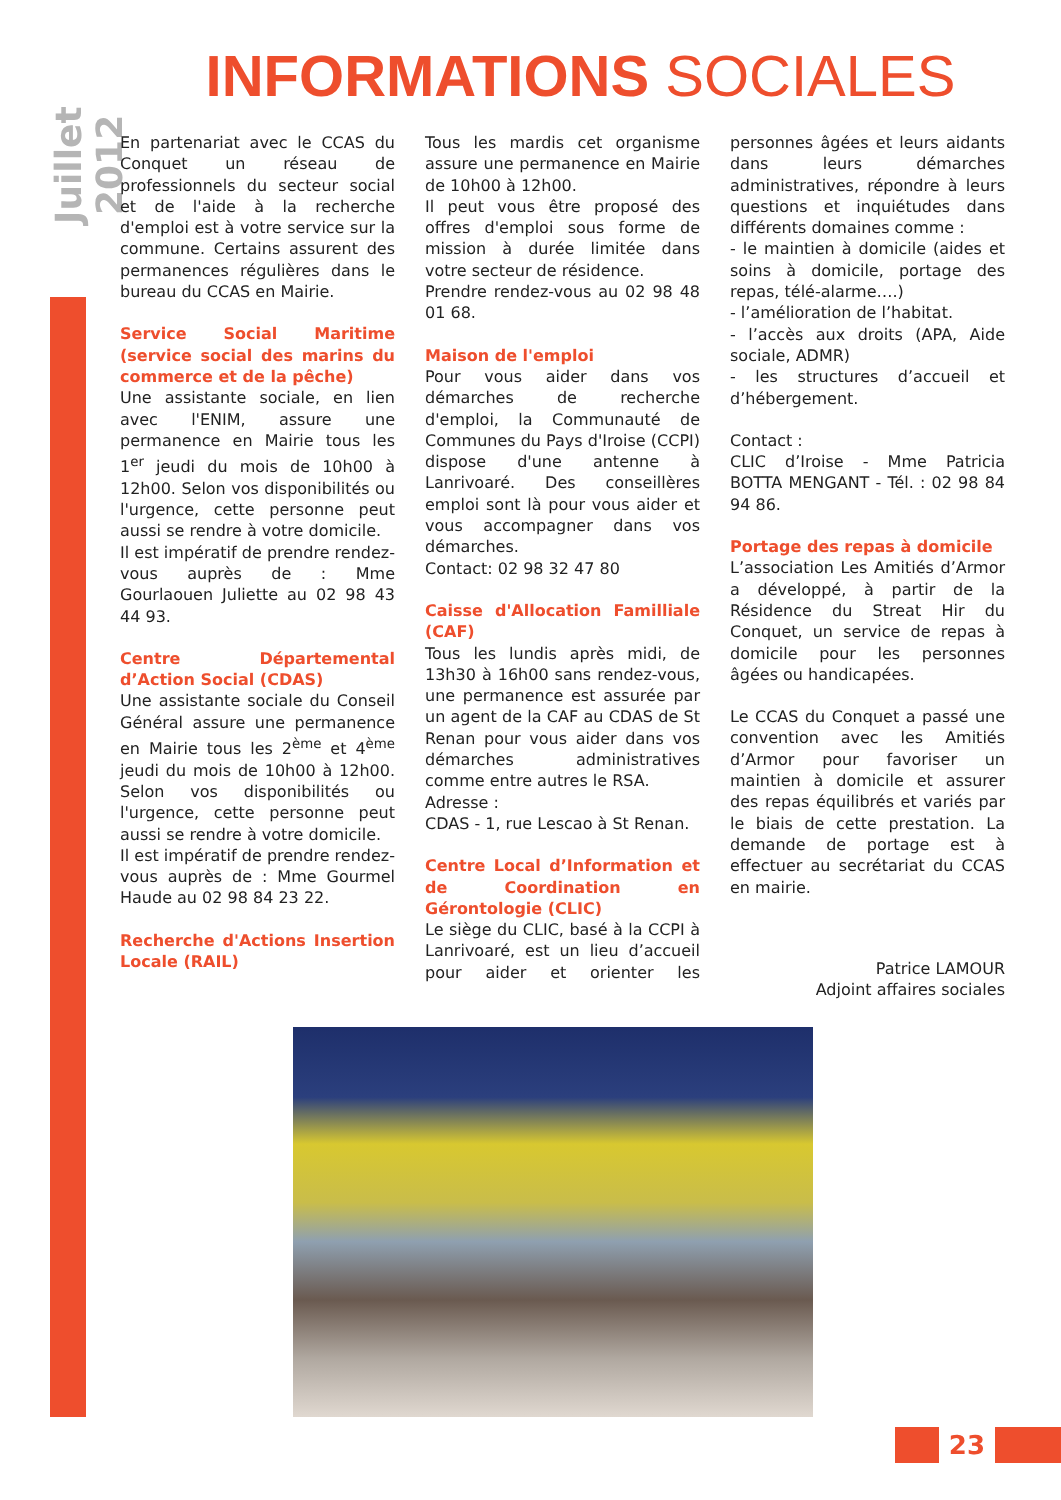Juillet 2012
INFORMATIONS SOCIALES
En partenariat avec le CCAS du Conquet un réseau de professionnels du secteur social et de l'aide à la recherche d'emploi est à votre service sur la commune. Certains assurent des permanences régulières dans le bureau du CCAS en Mairie.
Service Social Maritime (service social des marins du commerce et de la pêche)
Une assistante sociale, en lien avec l'ENIM, assure une permanence en Mairie tous les 1<sup>er</sup> jeudi du mois de 10h00 à 12h00. Selon vos disponibilités ou l'urgence, cette personne peut aussi se rendre à votre domicile.
Il est impératif de prendre rendez-vous auprès de : Mme Gourlaouen Juliette au 02 98 43 44 93.
Centre Départemental d’Action Social (CDAS)
Une assistante sociale du Conseil Général assure une permanence en Mairie tous les 2<sup>ème</sup> et 4<sup>ème</sup> jeudi du mois de 10h00 à 12h00. Selon vos disponibilités ou l'urgence, cette personne peut aussi se rendre à votre domicile.
Il est impératif de prendre rendez-vous auprès de : Mme Gourmel Haude au 02 98 84 23 22.
Recherche d'Actions Insertion Locale (RAIL)
Tous les mardis cet organisme assure une permanence en Mairie de 10h00 à 12h00.
Il peut vous être proposé des offres d'emploi sous forme de mission à durée limitée dans votre secteur de résidence.
Prendre rendez-vous au 02 98 48 01 68.
Maison de l'emploi
Pour vous aider dans vos démarches de recherche d'emploi, la Communauté de Communes du Pays d'Iroise (CCPI) dispose d'une antenne à Lanrivoaré. Des conseillères emploi sont là pour vous aider et vous accompagner dans vos démarches.
Contact: 02 98 32 47 80
Caisse d'Allocation Familliale (CAF)
Tous les lundis après midi, de 13h30 à 16h00 sans rendez-vous, une permanence est assurée par un agent de la CAF au CDAS de St Renan pour vous aider dans vos démarches administratives comme entre autres le RSA.
Adresse :
CDAS - 1, rue Lescao à St Renan.
Centre Local d’Information et de Coordination en Gérontologie (CLIC)
Le siège du CLIC, basé à la CCPI à Lanrivoaré, est un lieu d’accueil pour aider et orienter les personnes âgées et leurs aidants dans leurs démarches administratives, répondre à leurs questions et inquiétudes dans différents domaines comme :
- le maintien à domicile (aides et soins à domicile, portage des repas, télé-alarme….)
- l’amélioration de l’habitat.
- l’accès aux droits (APA, Aide sociale, ADMR)
- les structures d’accueil et d’hébergement.
Contact :
CLIC d’Iroise - Mme Patricia BOTTA MENGANT - Tél. : 02 98 84 94 86.
Portage des repas à domicile
L’association Les Amitiés d’Armor a développé, à partir de la Résidence du Streat Hir du Conquet, un service de repas à domicile pour les personnes âgées ou handicapées.
Le CCAS du Conquet a passé une convention avec les Amitiés d’Armor pour favoriser un maintien à domicile et assurer des repas équilibrés et variés par le biais de cette prestation. La demande de portage est à effectuer au secrétariat du CCAS en mairie.
Patrice LAMOUR
Adjoint affaires sociales
23